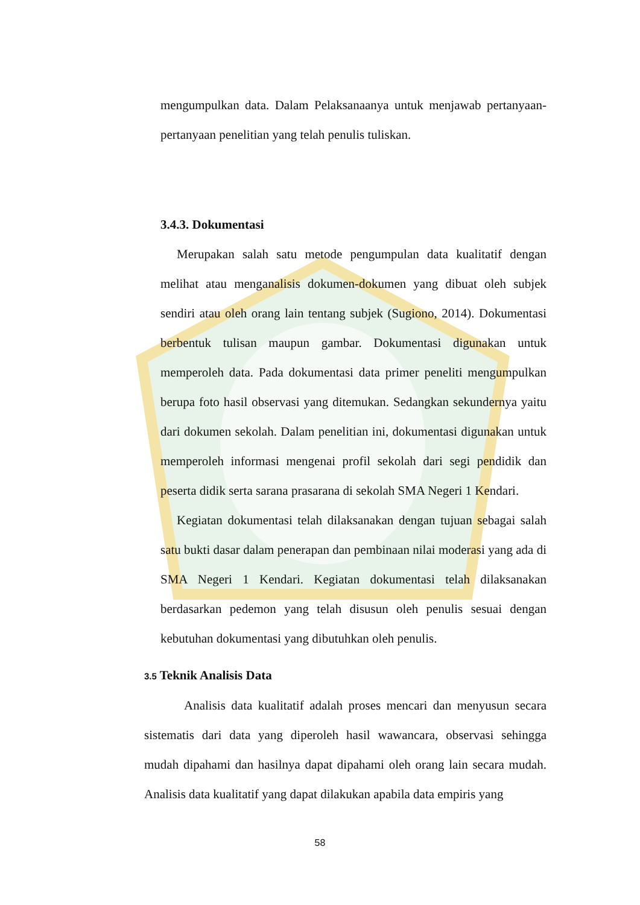mengumpulkan data. Dalam Pelaksanaanya untuk menjawab pertanyaan-pertanyaan penelitian yang telah penulis tuliskan.
3.4.3. Dokumentasi
Merupakan salah satu metode pengumpulan data kualitatif dengan melihat atau menganalisis dokumen-dokumen yang dibuat oleh subjek sendiri atau oleh orang lain tentang subjek (Sugiono, 2014). Dokumentasi berbentuk tulisan maupun gambar. Dokumentasi digunakan untuk memperoleh data. Pada dokumentasi data primer peneliti mengumpulkan berupa foto hasil observasi yang ditemukan. Sedangkan sekundernya yaitu dari dokumen sekolah. Dalam penelitian ini, dokumentasi digunakan untuk memperoleh informasi mengenai profil sekolah dari segi pendidik dan peserta didik serta sarana prasarana di sekolah SMA Negeri 1 Kendari.
Kegiatan dokumentasi telah dilaksanakan dengan tujuan sebagai salah satu bukti dasar dalam penerapan dan pembinaan nilai moderasi yang ada di SMA Negeri 1 Kendari. Kegiatan dokumentasi telah dilaksanakan berdasarkan pedemon yang telah disusun oleh penulis sesuai dengan kebutuhan dokumentasi yang dibutuhkan oleh penulis.
3.5 Teknik Analisis Data
Analisis data kualitatif adalah proses mencari dan menyusun secara sistematis dari data yang diperoleh hasil wawancara, observasi sehingga mudah dipahami dan hasilnya dapat dipahami oleh orang lain secara mudah. Analisis data kualitatif yang dapat dilakukan apabila data empiris yang
58